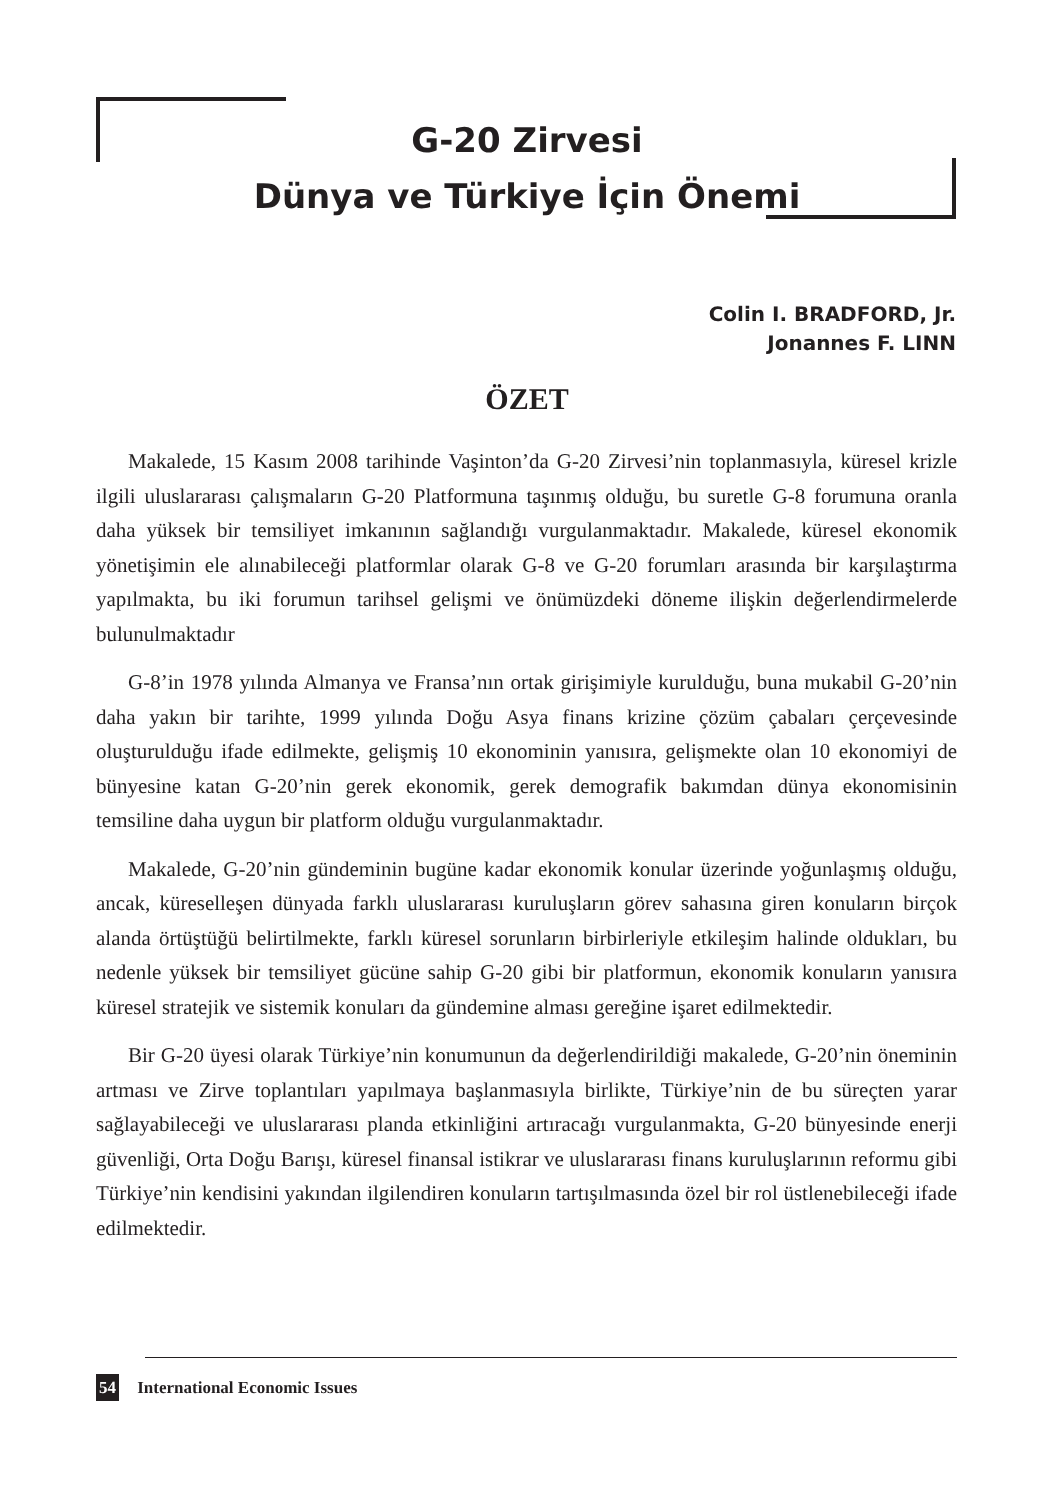G-20 Zirvesi
Dünya ve Türkiye İçin Önemi
Colin I. BRADFORD, Jr.
Jonannes F. LINN
ÖZET
Makalede, 15 Kasım 2008 tarihinde Vaşinton’da G-20 Zirvesi’nin toplanmasıyla, küresel krizle ilgili uluslararası çalışmaların G-20 Platformuna taşınmış olduğu, bu suretle G-8 forumuna oranla daha yüksek bir temsiliyet imkanının sağlandığı vurgulanmaktadır. Makalede, küresel ekonomik yönetişimin ele alınabileceği platformlar olarak G-8 ve G-20 forumları arasında bir karşılaştırma yapılmakta, bu iki forumun tarihsel gelişmi ve önümüzdeki döneme ilişkin değerlendirmelerde bulunulmaktadır
G-8’in 1978 yılında Almanya ve Fransa’nın ortak girişimiyle kurulduğu, buna mukabil G-20’nin daha yakın bir tarihte, 1999 yılında Doğu Asya finans krizine çözüm çabaları çerçevesinde oluşturulduğu ifade edilmekte, gelişmiş 10 ekonominin yanısıra, gelişmekte olan 10 ekonomiyi de bünyesine katan G-20’nin gerek ekonomik, gerek demografik bakımdan dünya ekonomisinin temsiline daha uygun bir platform olduğu vurgulanmaktadır.
Makalede, G-20’nin gündeminin bugüne kadar ekonomik konular üzerinde yoğunlaşmış olduğu, ancak, küreselleşen dünyada farklı uluslararası kuruluşların görev sahasına giren konuların birçok alanda örtüştüğü belirtilmekte, farklı küresel sorunların birbirleriyle etkileşim halinde oldukları, bu nedenle yüksek bir temsiliyet gücüne sahip G-20 gibi bir platformun, ekonomik konuların yanısıra küresel stratejik ve sistemik konuları da gündemine alması gereğine işaret edilmektedir.
Bir G-20 üyesi olarak Türkiye’nin konumunun da değerlendirildiği makalede, G-20’nin öneminin artması ve Zirve toplantıları yapılmaya başlanmasıyla birlikte, Türkiye’nin de bu süreçten yarar sağlayabileceği ve uluslararası planda etkinliğini artıracağı vurgulanmakta, G-20 bünyesinde enerji güvenliği, Orta Doğu Barışı, küresel finansal istikrar ve uluslararası finans kuruluşlarının reformu gibi Türkiye’nin kendisini yakından ilgilendiren konuların tartışılmasında özel bir rol üstlenebileceği ifade edilmektedir.
54 International Economic Issues